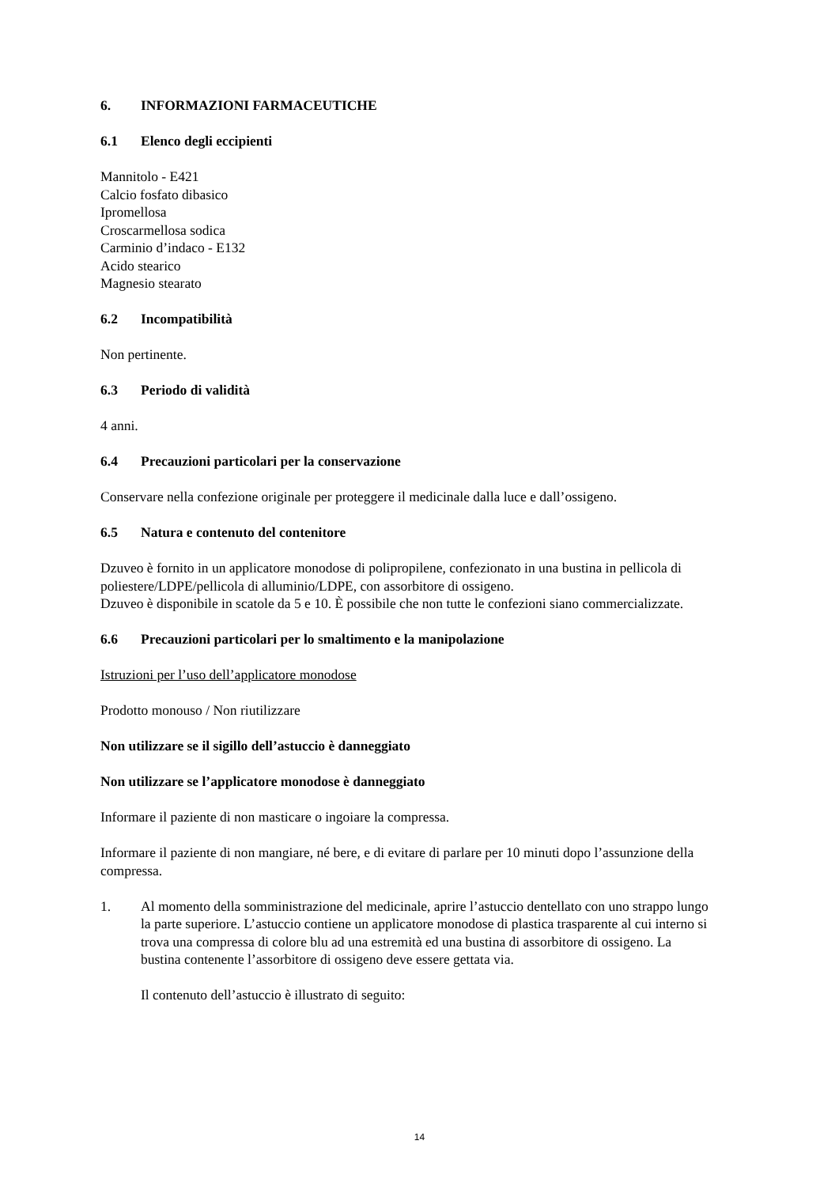6. INFORMAZIONI FARMACEUTICHE
6.1 Elenco degli eccipienti
Mannitolo - E421
Calcio fosfato dibasico
Ipromellosa
Croscarmellosa sodica
Carminio d’indaco - E132
Acido stearico
Magnesio stearato
6.2 Incompatibilità
Non pertinente.
6.3 Periodo di validità
4 anni.
6.4 Precauzioni particolari per la conservazione
Conservare nella confezione originale per proteggere il medicinale dalla luce e dall’ossigeno.
6.5 Natura e contenuto del contenitore
Dzuveo è fornito in un applicatore monodose di polipropilene, confezionato in una bustina in pellicola di poliestere/LDPE/pellicola di alluminio/LDPE, con assorbitore di ossigeno.
Dzuveo è disponibile in scatole da 5 e 10. È possibile che non tutte le confezioni siano commercializzate.
6.6 Precauzioni particolari per lo smaltimento e la manipolazione
Istruzioni per l’uso dell’applicatore monodose
Prodotto monouso / Non riutilizzare
Non utilizzare se il sigillo dell’astuccio è danneggiato
Non utilizzare se l’applicatore monodose è danneggiato
Informare il paziente di non masticare o ingoiare la compressa.
Informare il paziente di non mangiare, né bere, e di evitare di parlare per 10 minuti dopo l’assunzione della compressa.
1. Al momento della somministrazione del medicinale, aprire l’astuccio dentellato con uno strappo lungo la parte superiore. L’astuccio contiene un applicatore monodose di plastica trasparente al cui interno si trova una compressa di colore blu ad una estremità ed una bustina di assorbitore di ossigeno. La bustina contenente l’assorbitore di ossigeno deve essere gettata via.
Il contenuto dell’astuccio è illustrato di seguito:
14